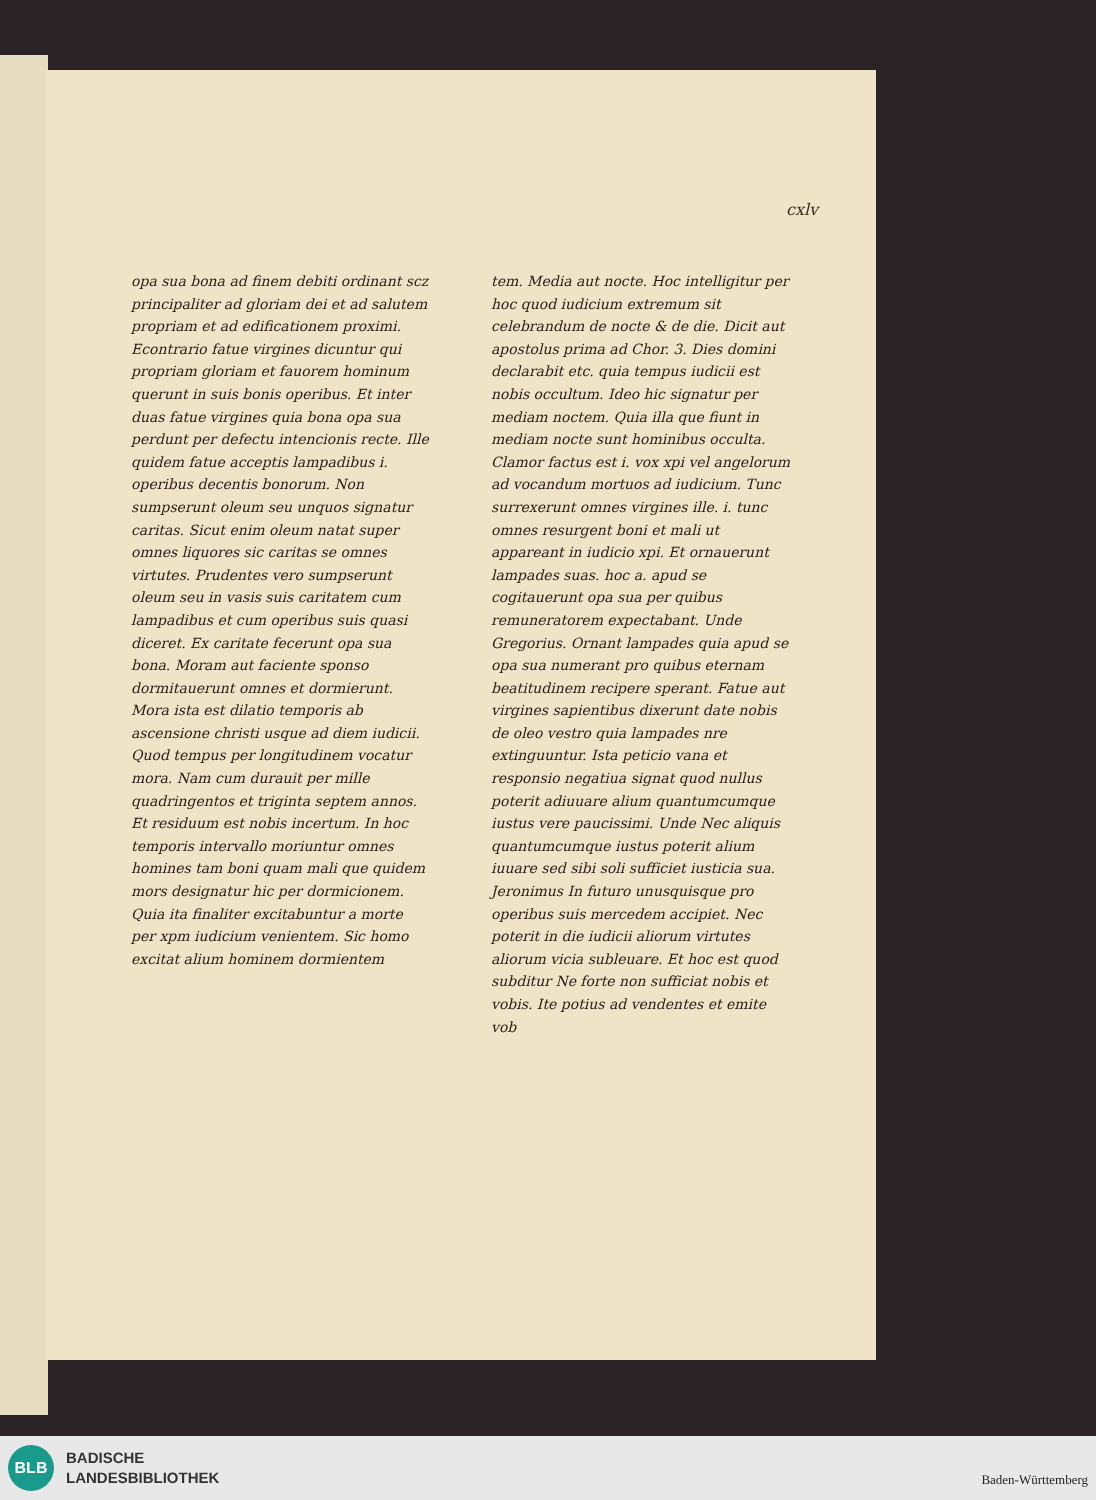cxlv
opa sua bona ad finem debiti ordinant scz principaliter ad gloriam dei et ad salutem propriam et ad edificationem proximi. Econtrario fatue virgines dicuntur qui propriam gloriam et fauorem hominum querunt in suis bonis operibus. Et inter duas fatue virgines quia bona opa sua perdunt per defectu intencionis recte. Ille quidem fatue acceptis lampadibus i. operibus decentis bonorum. Non sumpserunt oleum seu unquos signatur caritas. Sicut enim oleum natat super omnes liquores sic caritas se omnes virtutes. Prudentes vero sumpserunt oleum seu in vasis suis caritatem cum lampadibus et cum operibus suis quasi diceret. Ex caritate fecerunt opa sua bona. Moram aut faciente sponso dormitauerunt omnes et dormierunt. Mora ista est dilatio temporis ab ascensione christi usque ad diem iudicii. Quod tempus per longitudinem vocatur mora. Nam cum durauit per mille quadringentos et triginta septem annos. Et residuum est nobis incertum. In hoc temporis intervallo moriuntur omnes homines tam boni quam mali que quidem mors designatur hic per dormicionem. Quia ita finaliter excitabuntur a morte per xpm iudicium venientem. Sic homo excitat alium hominem dormientem
tem. Media aut nocte. Hoc intelligitur per hoc quod iudicium extremum sit celebrandum de nocte & de die. Dicit aut apostolus prima ad Chor. 3. Dies domini declarabit etc. quia tempus iudicii est nobis occultum. Ideo hic signatur per mediam noctem. Quia illa que fiunt in mediam nocte sunt hominibus occulta. Clamor factus est i. vox xpi vel angelorum ad vocandum mortuos ad iudicium. Tunc surrexerunt omnes virgines ille. i. tunc omnes resurgent boni et mali ut appareant in iudicio xpi. Et ornauerunt lampades suas. hoc a. apud se cogitauerunt opa sua per quibus remuneratorem expectabant. Unde Gregorius. Ornant lampades quia apud se opa sua numerant pro quibus eternam beatitudinem recipere sperant. Fatue aut virgines sapientibus dixerunt date nobis de oleo vestro quia lampades nre extinguuntur. Ista peticio vana et responsio negatiua signat quod nullus poterit adiuuare alium quantumcumque iustus vere paucissimi. Unde Nec aliquis quantumcumque iustus poterit alium iuuare sed sibi soli sufficiet iusticia sua. Jeronimus In futuro unusquisque pro operibus suis mercedem accipiet. Nec poterit in die iudicii aliorum virtutes aliorum vicia subleuare. Et hoc est quod subditur Ne forte non sufficiat nobis et vobis. Ite potius ad vendentes et emite vob
BLB
BADISCHE
LANDESBIBLIOTHEK
Baden-Württemberg